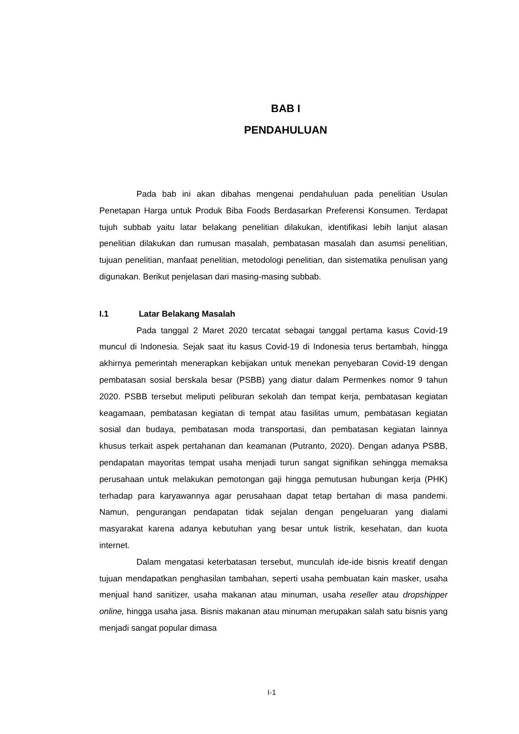BAB I
PENDAHULUAN
Pada bab ini akan dibahas mengenai pendahuluan pada penelitian Usulan Penetapan Harga untuk Produk Biba Foods Berdasarkan Preferensi Konsumen. Terdapat tujuh subbab yaitu latar belakang penelitian dilakukan, identifikasi lebih lanjut alasan penelitian dilakukan dan rumusan masalah, pembatasan masalah dan asumsi penelitian, tujuan penelitian, manfaat penelitian, metodologi penelitian, dan sistematika penulisan yang digunakan. Berikut penjelasan dari masing-masing subbab.
I.1 Latar Belakang Masalah
Pada tanggal 2 Maret 2020 tercatat sebagai tanggal pertama kasus Covid-19 muncul di Indonesia. Sejak saat itu kasus Covid-19 di Indonesia terus bertambah, hingga akhirnya pemerintah menerapkan kebijakan untuk menekan penyebaran Covid-19 dengan pembatasan sosial berskala besar (PSBB) yang diatur dalam Permenkes nomor 9 tahun 2020. PSBB tersebut meliputi peliburan sekolah dan tempat kerja, pembatasan kegiatan keagamaan, pembatasan kegiatan di tempat atau fasilitas umum, pembatasan kegiatan sosial dan budaya, pembatasan moda transportasi, dan pembatasan kegiatan lainnya khusus terkait aspek pertahanan dan keamanan (Putranto, 2020). Dengan adanya PSBB, pendapatan mayoritas tempat usaha menjadi turun sangat signifikan sehingga memaksa perusahaan untuk melakukan pemotongan gaji hingga pemutusan hubungan kerja (PHK) terhadap para karyawannya agar perusahaan dapat tetap bertahan di masa pandemi. Namun, pengurangan pendapatan tidak sejalan dengan pengeluaran yang dialami masyarakat karena adanya kebutuhan yang besar untuk listrik, kesehatan, dan kuota internet.
Dalam mengatasi keterbatasan tersebut, munculah ide-ide bisnis kreatif dengan tujuan mendapatkan penghasilan tambahan, seperti usaha pembuatan kain masker, usaha menjual hand sanitizer, usaha makanan atau minuman, usaha reseller atau dropshipper online, hingga usaha jasa. Bisnis makanan atau minuman merupakan salah satu bisnis yang menjadi sangat popular dimasa
I-1